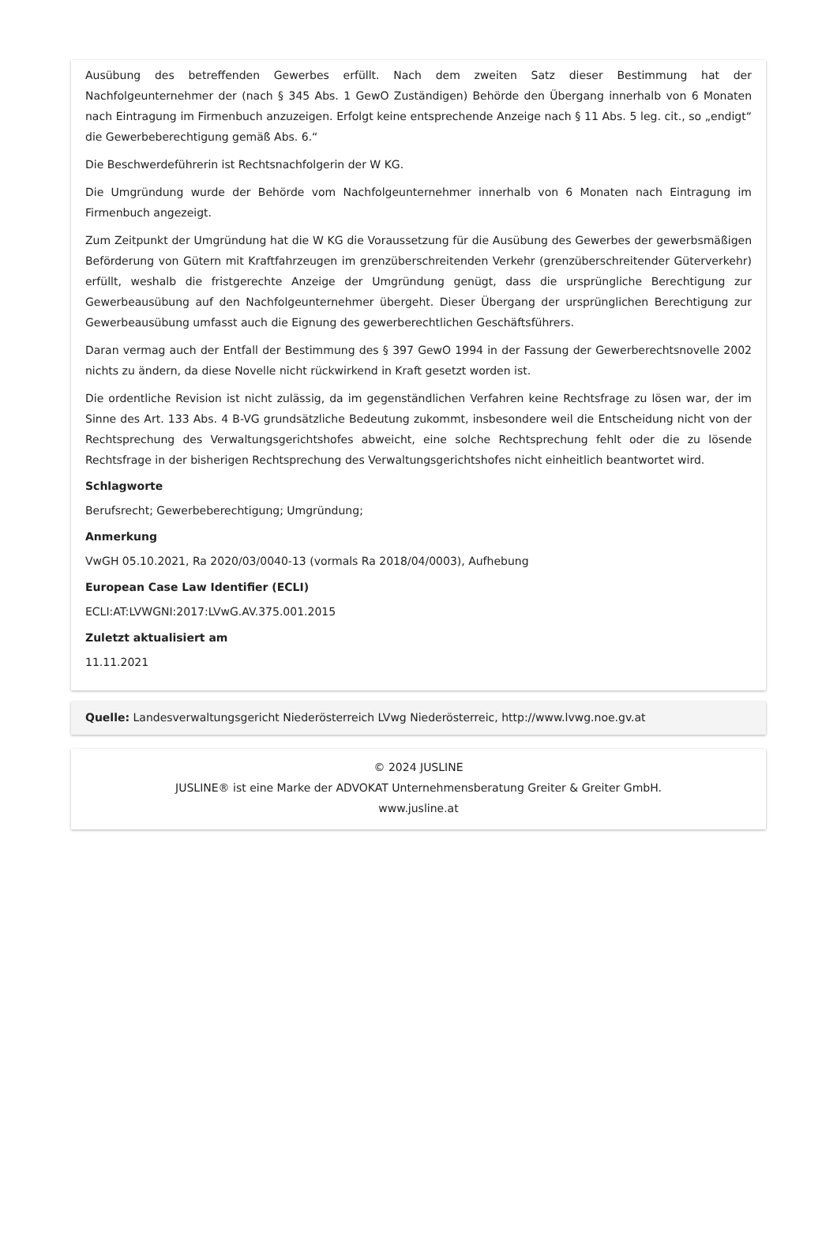Ausübung des betreffenden Gewerbes erfüllt. Nach dem zweiten Satz dieser Bestimmung hat der Nachfolgeunternehmer der (nach § 345 Abs. 1 GewO Zuständigen) Behörde den Übergang innerhalb von 6 Monaten nach Eintragung im Firmenbuch anzuzeigen. Erfolgt keine entsprechende Anzeige nach § 11 Abs. 5 leg. cit., so „endigt“ die Gewerbeberechtigung gemäß Abs. 6.“
Die Beschwerdeführerin ist Rechtsnachfolgerin der W KG.
Die Umgründung wurde der Behörde vom Nachfolgeunternehmer innerhalb von 6 Monaten nach Eintragung im Firmenbuch angezeigt.
Zum Zeitpunkt der Umgründung hat die W KG die Voraussetzung für die Ausübung des Gewerbes der gewerbsmäßigen Beförderung von Gütern mit Kraftfahrzeugen im grenzüberschreitenden Verkehr (grenzüberschreitender Güterverkehr) erfüllt, weshalb die fristgerechte Anzeige der Umgründung genügt, dass die ursprüngliche Berechtigung zur Gewerbeausübung auf den Nachfolgeunternehmer übergeht. Dieser Übergang der ursprünglichen Berechtigung zur Gewerbeausübung umfasst auch die Eignung des gewerberechtlichen Geschäftsführers.
Daran vermag auch der Entfall der Bestimmung des § 397 GewO 1994 in der Fassung der Gewerberechtsnovelle 2002 nichts zu ändern, da diese Novelle nicht rückwirkend in Kraft gesetzt worden ist.
Die ordentliche Revision ist nicht zulässig, da im gegenständlichen Verfahren keine Rechtsfrage zu lösen war, der im Sinne des Art. 133 Abs. 4 B-VG grundsätzliche Bedeutung zukommt, insbesondere weil die Entscheidung nicht von der Rechtsprechung des Verwaltungsgerichtshofes abweicht, eine solche Rechtsprechung fehlt oder die zu lösende Rechtsfrage in der bisherigen Rechtsprechung des Verwaltungsgerichtshofes nicht einheitlich beantwortet wird.
Schlagworte
Berufsrecht; Gewerbeberechtigung; Umgründung;
Anmerkung
VwGH 05.10.2021, Ra 2020/03/0040-13 (vormals Ra 2018/04/0003), Aufhebung
European Case Law Identifier (ECLI)
ECLI:AT:LVWGNI:2017:LVwG.AV.375.001.2015
Zuletzt aktualisiert am
11.11.2021
Quelle: Landesverwaltungsgericht Niederösterreich LVwg Niederösterreic, http://www.lvwg.noe.gv.at
© 2024 JUSLINE
JUSLINE® ist eine Marke der ADVOKAT Unternehmensberatung Greiter & Greiter GmbH.
www.jusline.at